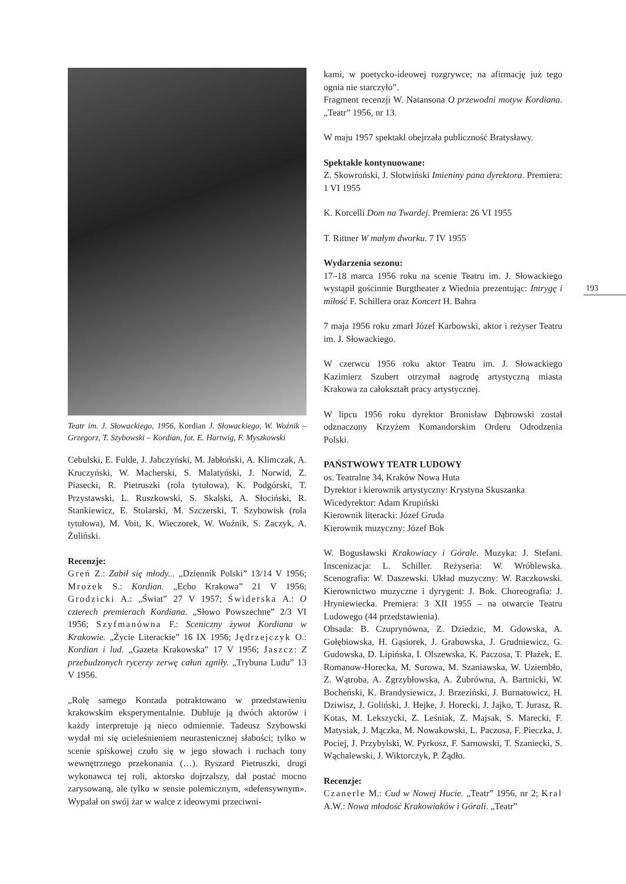Teatr im. J. Słowackiego, 1956, Kordian J. Słowackiego, W. Woźnik – Grzegorz, T. Szybowski – Kordian, fot. E. Hartwig, F. Myszkowski
Cebulski, E. Fulde, J. Jabczyński, M. Jabłoński, A. Klimczak, A. Kruczyński, W. Macherski, S. Malatyński, J. Norwid, Z. Piasecki, R. Pietruszki (rola tytułowa), K. Podgórski, T. Przystawski, L. Ruszkowski, S. Skalski, A. Słociński, R. Stankiewicz, E. Stolarski, M. Szczerski, T. Szybowisk (rola tytułowa), M. Voit, K. Wieczorek, W. Woźnik, S. Zaczyk, A. Żuliński.
Recenzje:
Greń Z.: Zabił się młody... „Dziennik Polski” 13/14 V 1956; Mrożek S.: Kordian. „Echo Krakowa” 21 V 1956; Grodzicki A.: „Świat” 27 V 1957; Świderska A.: O czterech premierach Kordiana. „Słowo Powszechne” 2/3 VI 1956; Szyfmanówna F.: Sceniczny żywot Kordiana w Krakowie. „Życie Literackie” 16 IX 1956; Jędrzejczyk O.: Kordian i lud. „Gazeta Krakowska” 17 V 1956; Jaszcz: Z przebudzonych rycerzy zerwę całun zgniły. „Trybuna Ludu” 13 V 1956.
„Rolę samego Konrada potraktowano w przedstawieniu krakowskim eksperymentalnie. Dubluje ją dwóch aktorów i każdy interpretuje ją nieco odmiennie. Tadeusz Szybowski wydał mi się ucieleśnieniem neurastenicznej słabości; tylko w scenie spiskowej czuło się w jego słowach i ruchach tony wewnętrznego przekonania (…). Ryszard Pietruszki, drugi wykonawca tej roli, aktorsko dojrzalszy, dał postać mocno zarysowaną, ale tylko w sensie polemicznym, «defensywnym». Wypalał on swój żar w walce z ideowymi przeciwni-
kami, w poetycko-ideowej rozgrywce; na afirmację już tego ognia nie starczyło”.
Fragment recenzji W. Natansona O przewodni motyw Kordiana. „Teatr” 1956, nr 13.
W maju 1957 spektakl obejrzała publiczność Bratysławy.
Spektakle kontynuowane:
Z. Skowroński, J. Słotwiński Imieniny pana dyrektora. Premiera: 1 VI 1955
K. Korcelli Dom na Twardej. Premiera: 26 VI 1955
T. Rittner W małym dworku. 7 IV 1955
Wydarzenia sezonu:
17–18 marca 1956 roku na scenie Teatru im. J. Słowackiego wystąpił gościnnie Burgtheater z Wiednia prezentując: Intrygę i miłość F. Schillera oraz Koncert H. Bahra
7 maja 1956 roku zmarł Józef Karbowski, aktor i reżyser Teatru im. J. Słowackiego.
W czerwcu 1956 roku aktor Teatru im. J. Słowackiego Kazimierz Szubert otrzymał nagrodę artystyczną miasta Krakowa za całokształt pracy artystycznej.
W lipcu 1956 roku dyrektor Bronisław Dąbrowski został odznaczony Krzyżem Komandorskim Orderu Odrodzenia Polski.
PAŃSTWOWY TEATR LUDOWY
os. Teatralne 34, Kraków Nowa Huta
Dyrektor i kierownik artystyczny: Krystyna Skuszanka
Wicedyrektor: Adam Krupiński
Kierownik literacki: Józef Gruda
Kierownik muzyczny: Józef Bok
W. Bogusławski Krakowiacy i Górale. Muzyka: J. Stefani. Inscenizacja: L. Schiller. Reżyseria: W. Wróblewska. Scenografia: W. Daszewski. Układ muzyczny: W. Raczkowski. Kierownictwo muzyczne i dyrygent: J. Bok. Choreografia: J. Hryniewiecka. Premiera: 3 XII 1955 – na otwarcie Teatru Ludowego (44 przedstawienia).
Obsada: B. Czuprynówna, Z. Dziedzic, M. Gdowska, A. Gołębiowska, H. Gąsiorek, J. Grabowska, J. Grudniewicz, G. Gudowska, D. Lipińska, I. Olszewska, K. Paczosa, T. Płażek, E. Romanow-Horecka, M. Surowa, M. Szaniawska, W. Uziembło, Z. Wątroba, A. Zgrzybłowska, A. Żubrówna, A. Bartnicki, W. Bocheński, K. Brandysiewicz, J. Brzeziński, J. Burnatowicz, H. Dziwisz, J. Goliński, J. Hejke, J. Horecki, J. Jajko, T. Jurasz, R. Kotas, M. Lekszycki, Z. Leśniak, Z. Majsak, S. Marecki, F. Matysiak, J. Mączka, M. Nowakowski, L. Paczosa, F. Pieczka, J. Pociej, J. Przybylski, W. Pyrkosz, F. Sarnowski, T. Szaniecki, S. Wąchalewski, J. Wiktorczyk, P. Żądło.
Recenzje:
Czanerle M.: Cud w Nowej Hucie. „Teatr” 1956, nr 2; Kral A.W.: Nowa młodość Krakowiaków i Górali. „Teatr”
193